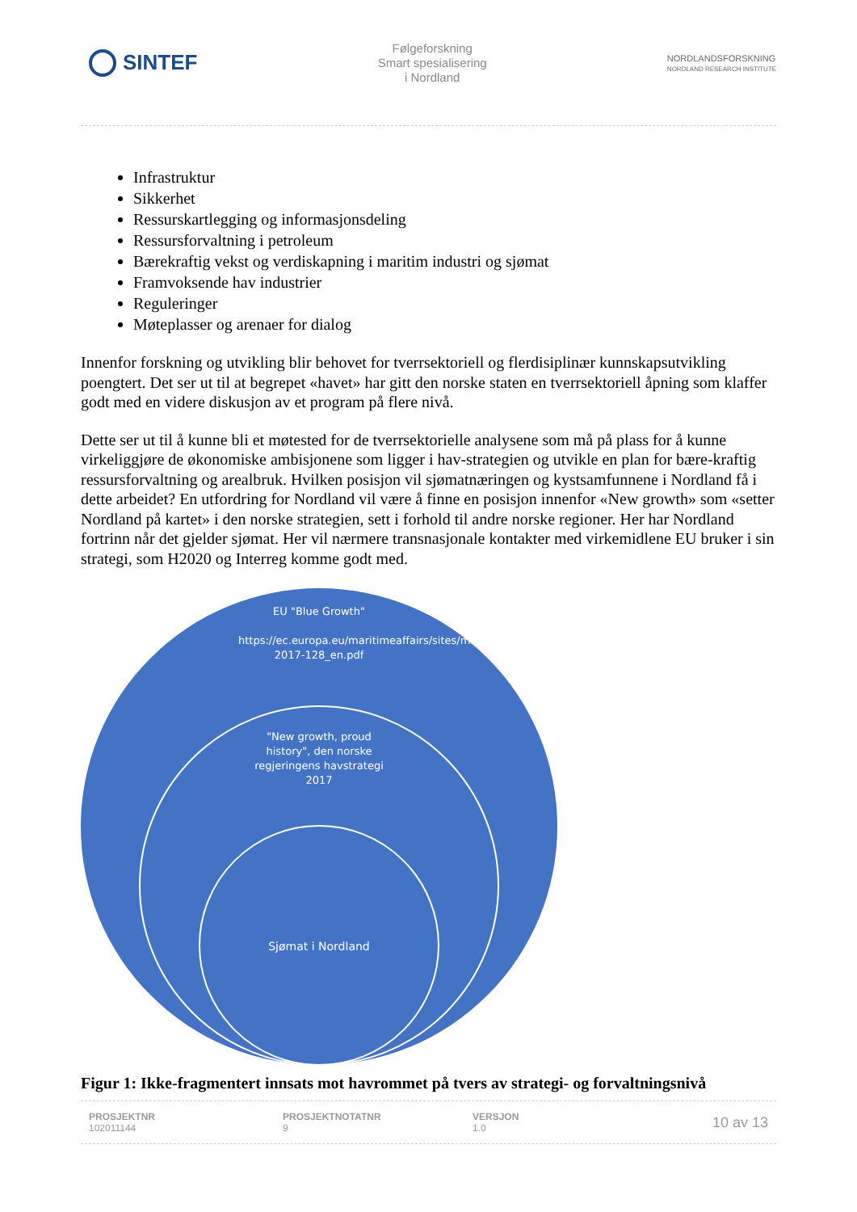SINTEF
Følgeforskning
Smart spesialisering
i Nordland
NORDLANDSFORSKNING
NORDLAND RESEARCH INSTITUTE
Infrastruktur
Sikkerhet
Ressurskartlegging og informasjonsdeling
Ressursforvaltning i petroleum
Bærekraftig vekst og verdiskapning i maritim industri og sjømat
Framvoksende hav industrier
Reguleringer
Møteplasser og arenaer for dialog
Innenfor forskning og utvikling blir behovet for tverrsektoriell og flerdisiplinær kunnskapsutvikling poengtert. Det ser ut til at begrepet «havet» har gitt den norske staten en tverrsektoriell åpning som klaffer godt med en videre diskusjon av et program på flere nivå.
Dette ser ut til å kunne bli et møtested for de tverrsektorielle analysene som må på plass for å kunne virkeliggjøre de økonomiske ambisjonene som ligger i hav-strategien og utvikle en plan for bære-kraftig ressursforvaltning og arealbruk. Hvilken posisjon vil sjømatnæringen og kystsamfunnene i Nordland få i dette arbeidet? En utfordring for Nordland vil være å finne en posisjon innenfor «New growth» som «setter Nordland på kartet» i den norske strategien, sett i forhold til andre norske regioner. Her har Nordland fortrinn når det gjelder sjømat. Her vil nærmere transnasjonale kontakter med virkemidlene EU bruker i sin strategi, som H2020 og Interreg komme godt med.
EU "Blue Growth"
https://ec.europa.eu/maritimeaffairs/sites/maritimeaffairs/files/swd-2017-128_en.pdf
"New growth, proud history", den norske regjeringens havstrategi 2017
Sjømat i Nordland
Figur 1: Ikke-fragmentert innsats mot havrommet på tvers av strategi- og forvaltningsnivå
PROSJEKTNR
102011144
PROSJEKTNOTATNR
9
VERSJON
1.0
10 av 13